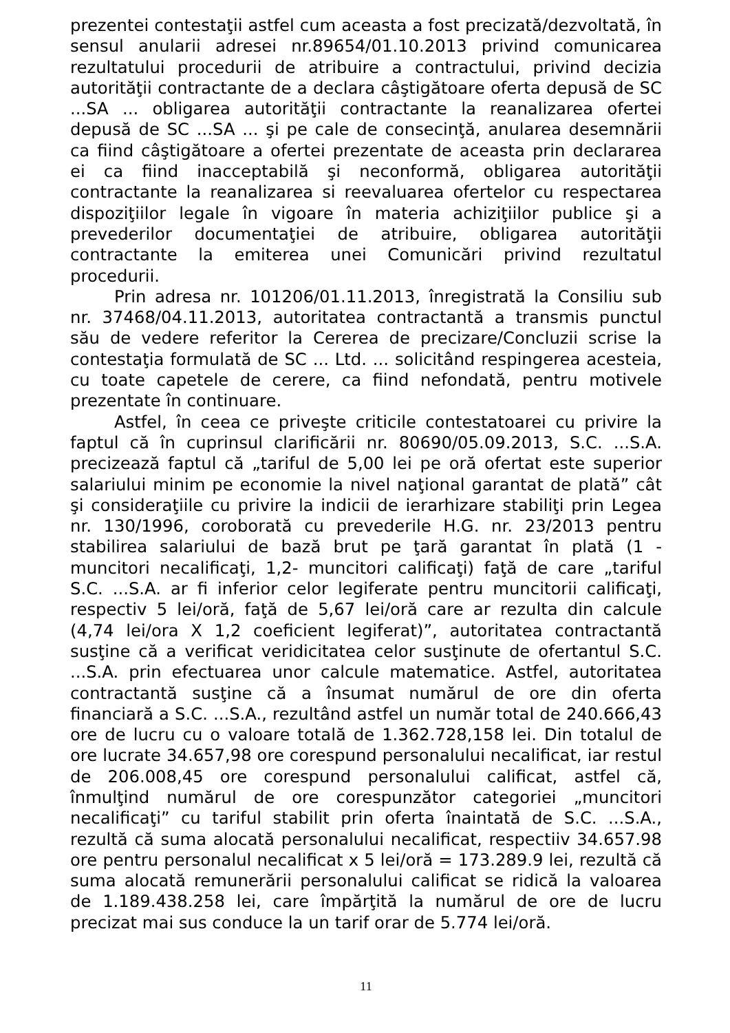prezentei contestaţii astfel cum aceasta a fost precizată/dezvoltată, în sensul anularii adresei nr.89654/01.10.2013 privind comunicarea rezultatului procedurii de atribuire a contractului, privind decizia autorităţii contractante de a declara câştigătoare oferta depusă de SC ...SA ... obligarea autorităţii contractante la reanalizarea ofertei depusă de SC ...SA ... şi pe cale de consecinţă, anularea desemnării ca fiind câştigătoare a ofertei prezentate de aceasta prin declararea ei ca fiind inacceptabilă şi neconformă, obligarea autorităţii contractante la reanalizarea si reevaluarea ofertelor cu respectarea dispoziţiilor legale în vigoare în materia achiziţiilor publice şi a prevederilor documentaţiei de atribuire, obligarea autorităţii contractante la emiterea unei Comunicări privind rezultatul procedurii.
Prin adresa nr. 101206/01.11.2013, înregistrată la Consiliu sub nr. 37468/04.11.2013, autoritatea contractantă a transmis punctul său de vedere referitor la Cererea de precizare/Concluzii scrise la contestaţia formulată de SC ... Ltd. ... solicitând respingerea acesteia, cu toate capetele de cerere, ca fiind nefondată, pentru motivele prezentate în continuare.
Astfel, în ceea ce priveşte criticile contestatoarei cu privire la faptul că în cuprinsul clarificării nr. 80690/05.09.2013, S.C. ...S.A. precizează faptul că „tariful de 5,00 lei pe oră ofertat este superior salariului minim pe economie la nivel naţional garantat de plată” cât şi consideraţiile cu privire la indicii de ierarhizare stabiliţi prin Legea nr. 130/1996, coroborată cu prevederile H.G. nr. 23/2013 pentru stabilirea salariului de bază brut pe ţară garantat în plată (1 - muncitori necalificaţi, 1,2- muncitori calificaţi) faţă de care „tariful S.C. ...S.A. ar fi inferior celor legiferate pentru muncitorii calificaţi, respectiv 5 lei/oră, faţă de 5,67 lei/oră care ar rezulta din calcule (4,74 lei/ora X 1,2 coeficient legiferat)”, autoritatea contractantă susţine că a verificat veridicitatea celor susţinute de ofertantul S.C. ...S.A. prin efectuarea unor calcule matematice. Astfel, autoritatea contractantă susţine că a însumat numărul de ore din oferta financiară a S.C. ...S.A., rezultând astfel un număr total de 240.666,43 ore de lucru cu o valoare totală de 1.362.728,158 lei. Din totalul de ore lucrate 34.657,98 ore corespund personalului necalificat, iar restul de 206.008,45 ore corespund personalului calificat, astfel că, înmulţind numărul de ore corespunzător categoriei „muncitori necalificaţi” cu tariful stabilit prin oferta înaintată de S.C. ...S.A., rezultă că suma alocată personalului necalificat, respectiiv 34.657.98 ore pentru personalul necalificat x 5 lei/oră = 173.289.9 lei, rezultă că suma alocată remunerării personalului calificat se ridică la valoarea de 1.189.438.258 lei, care împărţită la numărul de ore de lucru precizat mai sus conduce la un tarif orar de 5.774 lei/oră.
11